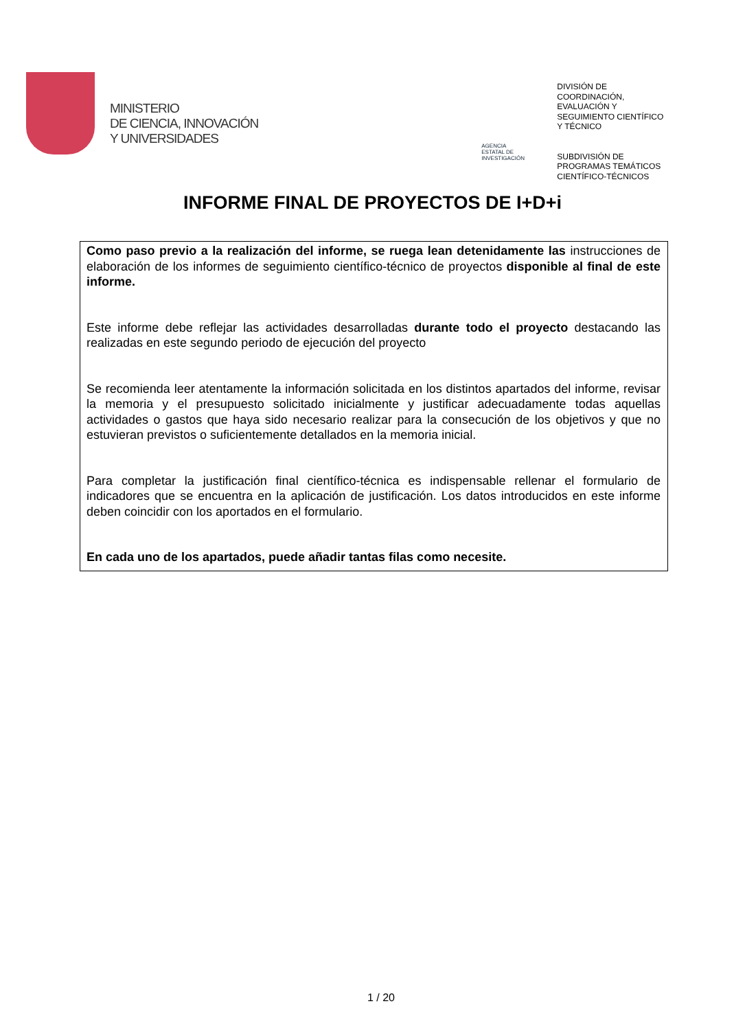MINISTERIO
DE CIENCIA, INNOVACIÓN
Y UNIVERSIDADES
AGENCIA
ESTATAL DE
INVESTIGACIÓN
DIVISIÓN DE
COORDINACIÓN,
EVALUACIÓN Y
SEGUIMIENTO CIENTÍFICO
Y TÉCNICO
SUBDIVISIÓN DE
PROGRAMAS TEMÁTICOS
CIENTÍFICO-TÉCNICOS
INFORME FINAL DE PROYECTOS DE I+D+i
Como paso previo a la realización del informe, se ruega lean detenidamente las instrucciones de elaboración de los informes de seguimiento científico-técnico de proyectos disponible al final de este informe.
Este informe debe reflejar las actividades desarrolladas durante todo el proyecto destacando las realizadas en este segundo periodo de ejecución del proyecto
Se recomienda leer atentamente la información solicitada en los distintos apartados del informe, revisar la memoria y el presupuesto solicitado inicialmente y justificar adecuadamente todas aquellas actividades o gastos que haya sido necesario realizar para la consecución de los objetivos y que no estuvieran previstos o suficientemente detallados en la memoria inicial.
Para completar la justificación final científico-técnica es indispensable rellenar el formulario de indicadores que se encuentra en la aplicación de justificación. Los datos introducidos en este informe deben coincidir con los aportados en el formulario.
En cada uno de los apartados, puede añadir tantas filas como necesite.
1 / 20